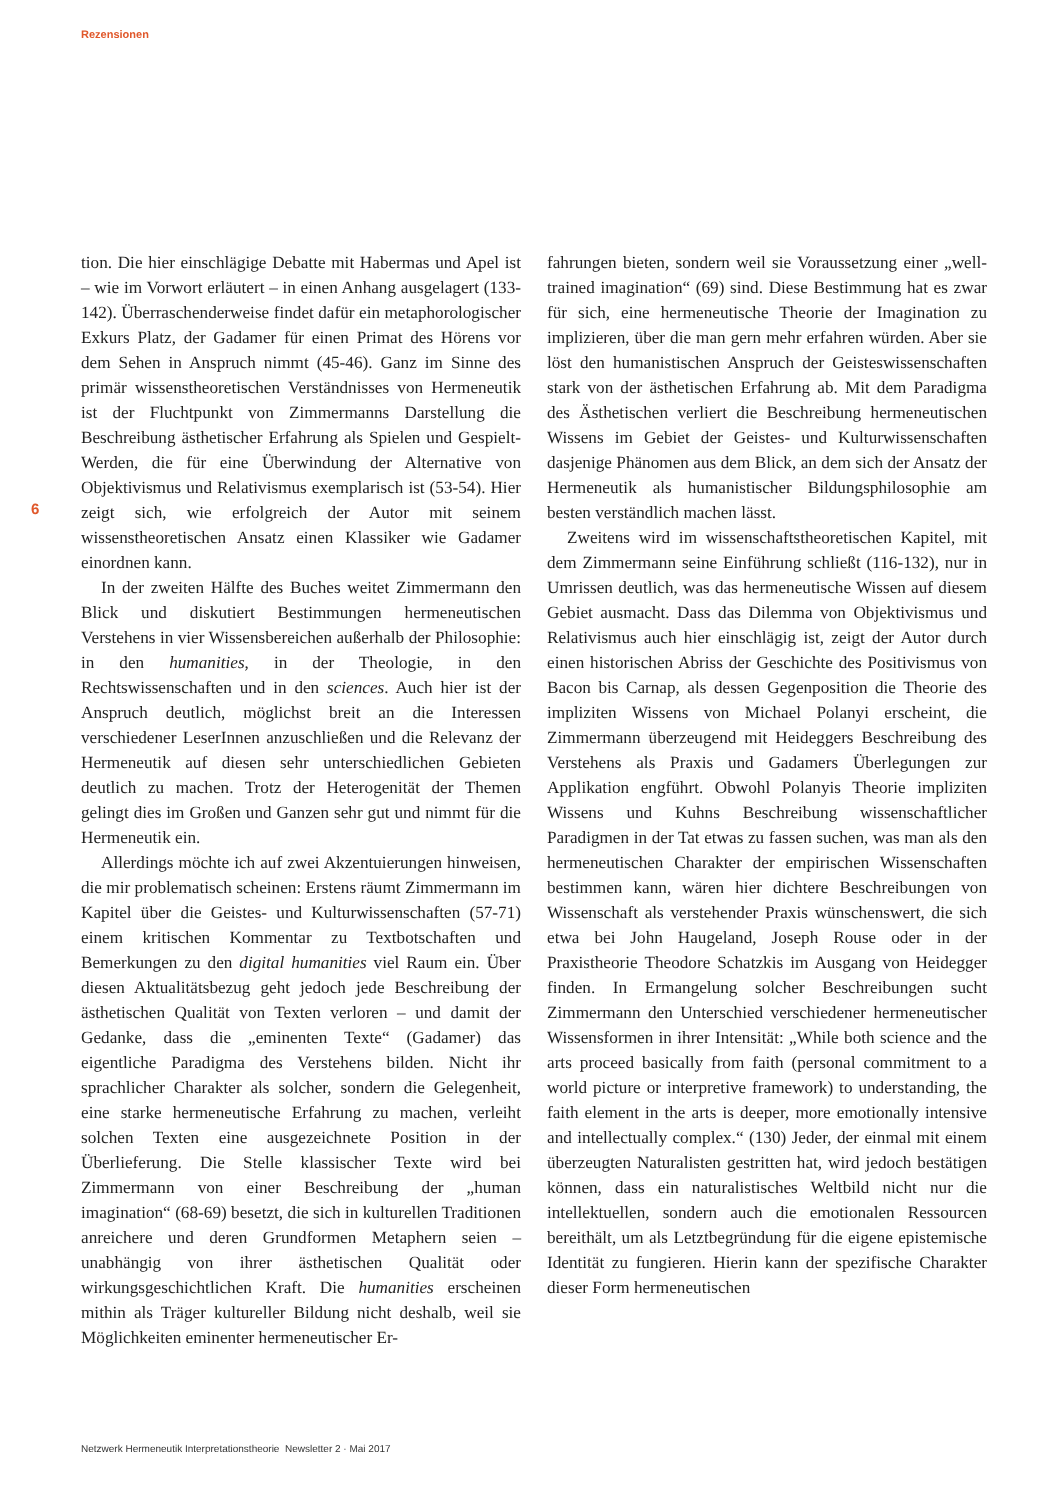Rezensionen
6
tion. Die hier einschlägige Debatte mit Habermas und Apel ist – wie im Vorwort erläutert – in einen Anhang ausgelagert (133-142). Überraschenderweise findet dafür ein metaphorologischer Exkurs Platz, der Gadamer für einen Primat des Hörens vor dem Sehen in Anspruch nimmt (45-46). Ganz im Sinne des primär wissenstheoretischen Verständnisses von Hermeneutik ist der Fluchtpunkt von Zimmermanns Darstellung die Beschreibung ästhetischer Erfahrung als Spielen und Gespielt-Werden, die für eine Überwindung der Alternative von Objektivismus und Relativismus exemplarisch ist (53-54). Hier zeigt sich, wie erfolgreich der Autor mit seinem wissenstheoretischen Ansatz einen Klassiker wie Gadamer einordnen kann.
In der zweiten Hälfte des Buches weitet Zimmermann den Blick und diskutiert Bestimmungen hermeneutischen Verstehens in vier Wissensbereichen außerhalb der Philosophie: in den humanities, in der Theologie, in den Rechtswissenschaften und in den sciences. Auch hier ist der Anspruch deutlich, möglichst breit an die Interessen verschiedener LeserInnen anzuschließen und die Relevanz der Hermeneutik auf diesen sehr unterschiedlichen Gebieten deutlich zu machen. Trotz der Heterogenität der Themen gelingt dies im Großen und Ganzen sehr gut und nimmt für die Hermeneutik ein.
Allerdings möchte ich auf zwei Akzentuierungen hinweisen, die mir problematisch scheinen: Erstens räumt Zimmermann im Kapitel über die Geistes- und Kulturwissenschaften (57-71) einem kritischen Kommentar zu Textbotschaften und Bemerkungen zu den digital humanities viel Raum ein. Über diesen Aktualitätsbezug geht jedoch jede Beschreibung der ästhetischen Qualität von Texten verloren – und damit der Gedanke, dass die „eminenten Texte“ (Gadamer) das eigentliche Paradigma des Verstehens bilden. Nicht ihr sprachlicher Charakter als solcher, sondern die Gelegenheit, eine starke hermeneutische Erfahrung zu machen, verleiht solchen Texten eine ausgezeichnete Position in der Überlieferung. Die Stelle klassischer Texte wird bei Zimmermann von einer Beschreibung der „human imagination“ (68-69) besetzt, die sich in kulturellen Traditionen anreichere und deren Grundformen Metaphern seien – unabhängig von ihrer ästhetischen Qualität oder wirkungsgeschichtlichen Kraft. Die humanities erscheinen mithin als Träger kultureller Bildung nicht deshalb, weil sie Möglichkeiten eminenter hermeneutischer Er-
fahrungen bieten, sondern weil sie Voraussetzung einer „well-trained imagination“ (69) sind. Diese Bestimmung hat es zwar für sich, eine hermeneutische Theorie der Imagination zu implizieren, über die man gern mehr erfahren würden. Aber sie löst den humanistischen Anspruch der Geisteswissenschaften stark von der ästhetischen Erfahrung ab. Mit dem Paradigma des Ästhetischen verliert die Beschreibung hermeneutischen Wissens im Gebiet der Geistes- und Kulturwissenschaften dasjenige Phänomen aus dem Blick, an dem sich der Ansatz der Hermeneutik als humanistischer Bildungsphilosophie am besten verständlich machen lässt.
Zweitens wird im wissenschaftstheoretischen Kapitel, mit dem Zimmermann seine Einführung schließt (116-132), nur in Umrissen deutlich, was das hermeneutische Wissen auf diesem Gebiet ausmacht. Dass das Dilemma von Objektivismus und Relativismus auch hier einschlägig ist, zeigt der Autor durch einen historischen Abriss der Geschichte des Positivismus von Bacon bis Carnap, als dessen Gegenposition die Theorie des impliziten Wissens von Michael Polanyi erscheint, die Zimmermann überzeugend mit Heideggers Beschreibung des Verstehens als Praxis und Gadamers Überlegungen zur Applikation engführt. Obwohl Polanyis Theorie impliziten Wissens und Kuhns Beschreibung wissenschaftlicher Paradigmen in der Tat etwas zu fassen suchen, was man als den hermeneutischen Charakter der empirischen Wissenschaften bestimmen kann, wären hier dichtere Beschreibungen von Wissenschaft als verstehender Praxis wünschenswert, die sich etwa bei John Haugeland, Joseph Rouse oder in der Praxistheorie Theodore Schatzkis im Ausgang von Heidegger finden. In Ermangelung solcher Beschreibungen sucht Zimmermann den Unterschied verschiedener hermeneutischer Wissensformen in ihrer Intensität: „While both science and the arts proceed basically from faith (personal commitment to a world picture or interpretive framework) to understanding, the faith element in the arts is deeper, more emotionally intensive and intellectually complex.“ (130) Jeder, der einmal mit einem überzeugten Naturalisten gestritten hat, wird jedoch bestätigen können, dass ein naturalistisches Weltbild nicht nur die intellektuellen, sondern auch die emotionalen Ressourcen bereithält, um als Letztbegründung für die eigene epistemische Identität zu fungieren. Hierin kann der spezifische Charakter dieser Form hermeneutischen
Netzwerk Hermeneutik Interpretationstheorie Newsletter 2 · Mai 2017